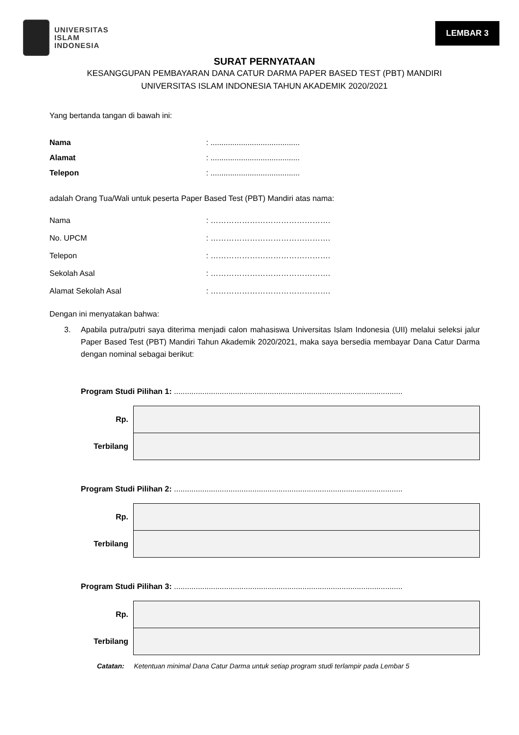UNIVERSITAS
ISLAM
INDONESIA
LEMBAR 3
SURAT PERNYATAAN
KESANGGUPAN PEMBAYARAN DANA CATUR DARMA PAPER BASED TEST (PBT) MANDIRI
UNIVERSITAS ISLAM INDONESIA TAHUN AKADEMIK 2020/2021
Yang bertanda tangan di bawah ini:
Nama: .........................................
Alamat: .........................................
Telepon: .........................................
adalah Orang Tua/Wali untuk peserta Paper Based Test (PBT) Mandiri atas nama:
Nama: ……………………………………….
No. UPCM: ……………………………………….
Telepon: ……………………………………….
Sekolah Asal: ……………………………………….
Alamat Sekolah Asal: ……………………………………….
Dengan ini menyatakan bahwa:
3. Apabila putra/putri saya diterima menjadi calon mahasiswa Universitas Islam Indonesia (UII) melalui seleksi jalur Paper Based Test (PBT) Mandiri Tahun Akademik 2020/2021, maka saya bersedia membayar Dana Catur Darma dengan nominal sebagai berikut:
Program Studi Pilihan 1: .........................................................................................................
| Rp. | |
| Terbilang | |
Program Studi Pilihan 2: .........................................................................................................
| Rp. | |
| Terbilang | |
Program Studi Pilihan 3: .........................................................................................................
| Rp. | |
| Terbilang | |
Catatan: Ketentuan minimal Dana Catur Darma untuk setiap program studi terlampir pada Lembar 5